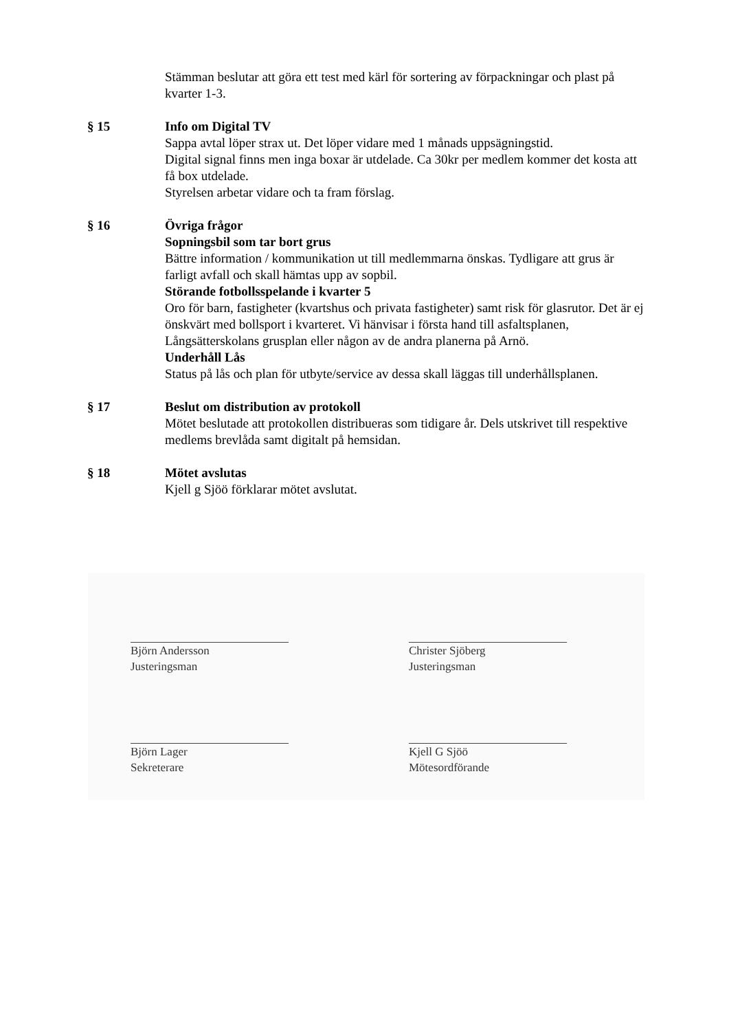Stämman beslutar att göra ett test med kärl för sortering av förpackningar och plast på kvarter 1-3.
§ 15 Info om Digital TV
Sappa avtal löper strax ut. Det löper vidare med 1 månads uppsägningstid.
Digital signal finns men inga boxar är utdelade. Ca 30kr per medlem kommer det kosta att få box utdelade.
Styrelsen arbetar vidare och ta fram förslag.
§ 16 Övriga frågor
Sopningsbil som tar bort grus
Bättre information / kommunikation ut till medlemmarna önskas. Tydligare att grus är farligt avfall och skall hämtas upp av sopbil.
Störande fotbollsspelande i kvarter 5
Oro för barn, fastigheter (kvartshus och privata fastigheter) samt risk för glasrutor. Det är ej önskvärt med bollsport i kvarteret. Vi hänvisar i första hand till asfaltsplanen, Långsätterskolans grusplan eller någon av de andra planerna på Arnö.
Underhåll Lås
Status på lås och plan för utbyte/service av dessa skall läggas till underhållsplanen.
§ 17 Beslut om distribution av protokoll
Mötet beslutade att protokollen distribueras som tidigare år. Dels utskrivet till respektive medlems brevlåda samt digitalt på hemsidan.
§ 18 Mötet avslutas
Kjell g Sjöö förklarar mötet avslutat.
Björn Andersson
Justeringsman
Christer Sjöberg
Justeringsman
Björn Lager
Sekreterare
Kjell G Sjöö
Mötesordförande